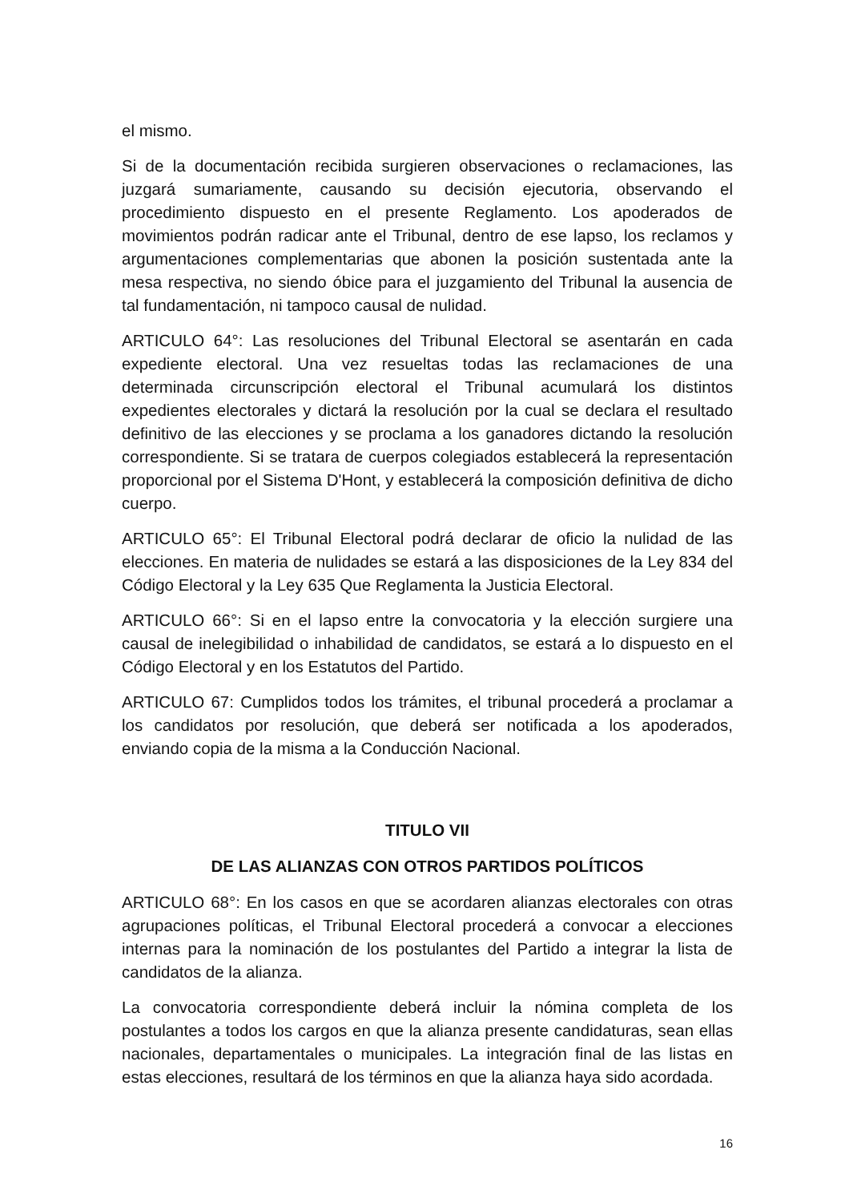el mismo.
Si de la documentación recibida surgieren observaciones o reclamaciones, las juzgará sumariamente, causando su decisión ejecutoria, observando el procedimiento dispuesto en el presente Reglamento. Los apoderados de movimientos podrán radicar ante el Tribunal, dentro de ese lapso, los reclamos y argumentaciones complementarias que abonen la posición sustentada ante la mesa respectiva, no siendo óbice para el juzgamiento del Tribunal la ausencia de tal fundamentación, ni tampoco causal de nulidad.
ARTICULO 64°: Las resoluciones del Tribunal Electoral se asentarán en cada expediente electoral. Una vez resueltas todas las reclamaciones de una determinada circunscripción electoral el Tribunal acumulará los distintos expedientes electorales y dictará la resolución por la cual se declara el resultado definitivo de las elecciones y se proclama a los ganadores dictando la resolución correspondiente. Si se tratara de cuerpos colegiados establecerá la representación proporcional por el Sistema D'Hont, y establecerá la composición definitiva de dicho cuerpo.
ARTICULO 65°: El Tribunal Electoral podrá declarar de oficio la nulidad de las elecciones. En materia de nulidades se estará a las disposiciones de la Ley 834 del Código Electoral y la Ley 635 Que Reglamenta la Justicia Electoral.
ARTICULO 66°: Si en el lapso entre la convocatoria y la elección surgiere una causal de inelegibilidad o inhabilidad de candidatos, se estará a lo dispuesto en el Código Electoral y en los Estatutos del Partido.
ARTICULO 67: Cumplidos todos los trámites, el tribunal procederá a proclamar a los candidatos por resolución, que deberá ser notificada a los apoderados, enviando copia de la misma a la Conducción Nacional.
TITULO VII
DE LAS ALIANZAS CON OTROS PARTIDOS POLÍTICOS
ARTICULO 68°: En los casos en que se acordaren alianzas electorales con otras agrupaciones políticas, el Tribunal Electoral procederá a convocar a elecciones internas para la nominación de los postulantes del Partido a integrar la lista de candidatos de la alianza.
La convocatoria correspondiente deberá incluir la nómina completa de los postulantes a todos los cargos en que la alianza presente candidaturas, sean ellas nacionales, departamentales o municipales. La integración final de las listas en estas elecciones, resultará de los términos en que la alianza haya sido acordada.
16